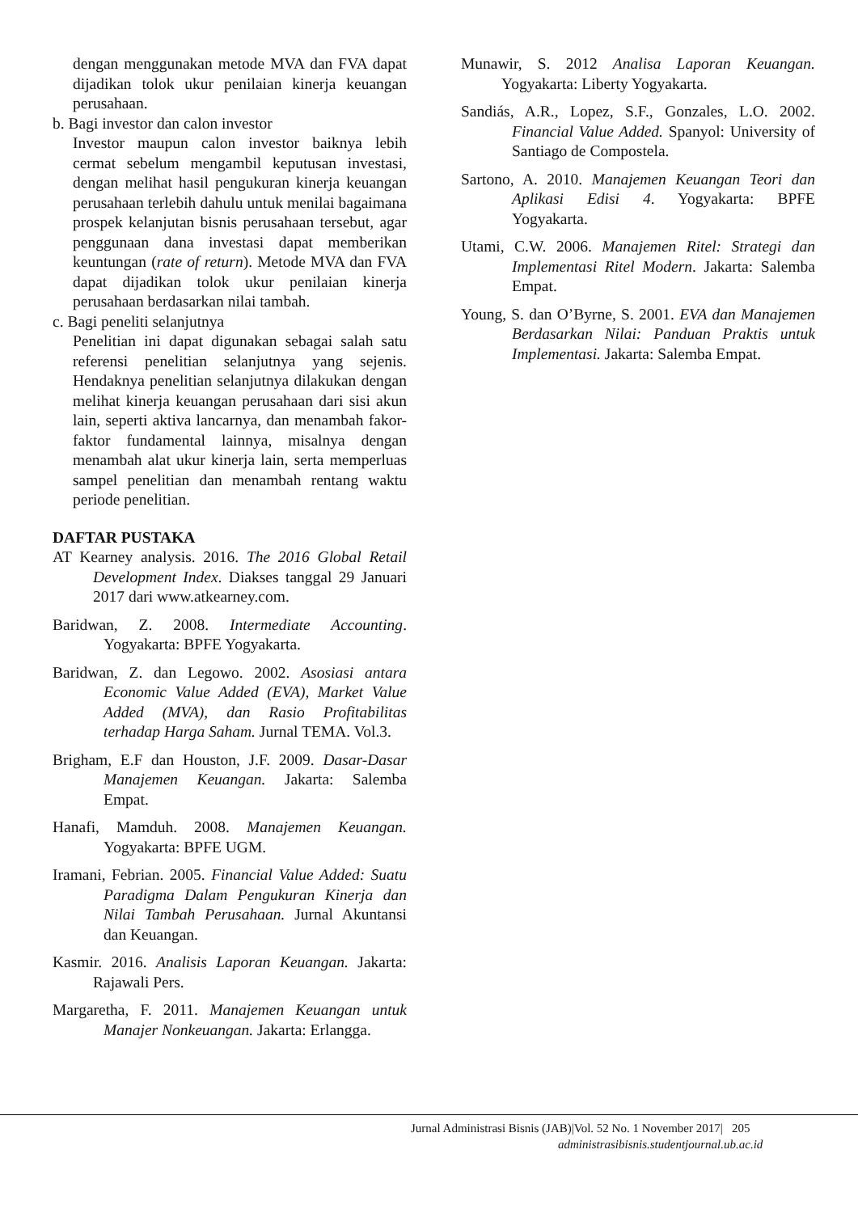dengan menggunakan metode MVA dan FVA dapat dijadikan tolok ukur penilaian kinerja keuangan perusahaan.
b. Bagi investor dan calon investor
Investor maupun calon investor baiknya lebih cermat sebelum mengambil keputusan investasi, dengan melihat hasil pengukuran kinerja keuangan perusahaan terlebih dahulu untuk menilai bagaimana prospek kelanjutan bisnis perusahaan tersebut, agar penggunaan dana investasi dapat memberikan keuntungan (rate of return). Metode MVA dan FVA dapat dijadikan tolok ukur penilaian kinerja perusahaan berdasarkan nilai tambah.
c. Bagi peneliti selanjutnya
Penelitian ini dapat digunakan sebagai salah satu referensi penelitian selanjutnya yang sejenis. Hendaknya penelitian selanjutnya dilakukan dengan melihat kinerja keuangan perusahaan dari sisi akun lain, seperti aktiva lancarnya, dan menambah fakor-faktor fundamental lainnya, misalnya dengan menambah alat ukur kinerja lain, serta memperluas sampel penelitian dan menambah rentang waktu periode penelitian.
DAFTAR PUSTAKA
AT Kearney analysis. 2016. The 2016 Global Retail Development Index. Diakses tanggal 29 Januari 2017 dari www.atkearney.com.
Baridwan, Z. 2008. Intermediate Accounting. Yogyakarta: BPFE Yogyakarta.
Baridwan, Z. dan Legowo. 2002. Asosiasi antara Economic Value Added (EVA), Market Value Added (MVA), dan Rasio Profitabilitas terhadap Harga Saham. Jurnal TEMA. Vol.3.
Brigham, E.F dan Houston, J.F. 2009. Dasar-Dasar Manajemen Keuangan. Jakarta: Salemba Empat.
Hanafi, Mamduh. 2008. Manajemen Keuangan. Yogyakarta: BPFE UGM.
Iramani, Febrian. 2005. Financial Value Added: Suatu Paradigma Dalam Pengukuran Kinerja dan Nilai Tambah Perusahaan. Jurnal Akuntansi dan Keuangan.
Kasmir. 2016. Analisis Laporan Keuangan. Jakarta: Rajawali Pers.
Margaretha, F. 2011. Manajemen Keuangan untuk Manajer Nonkeuangan. Jakarta: Erlangga.
Munawir, S. 2012 Analisa Laporan Keuangan. Yogyakarta: Liberty Yogyakarta.
Sandiás, A.R., Lopez, S.F., Gonzales, L.O. 2002. Financial Value Added. Spanyol: University of Santiago de Compostela.
Sartono, A. 2010. Manajemen Keuangan Teori dan Aplikasi Edisi 4. Yogyakarta: BPFE Yogyakarta.
Utami, C.W. 2006. Manajemen Ritel: Strategi dan Implementasi Ritel Modern. Jakarta: Salemba Empat.
Young, S. dan O’Byrne, S. 2001. EVA dan Manajemen Berdasarkan Nilai: Panduan Praktis untuk Implementasi. Jakarta: Salemba Empat.
Jurnal Administrasi Bisnis (JAB)|Vol. 52 No. 1 November 2017| 205
administrasibisnis.studentjournal.ub.ac.id